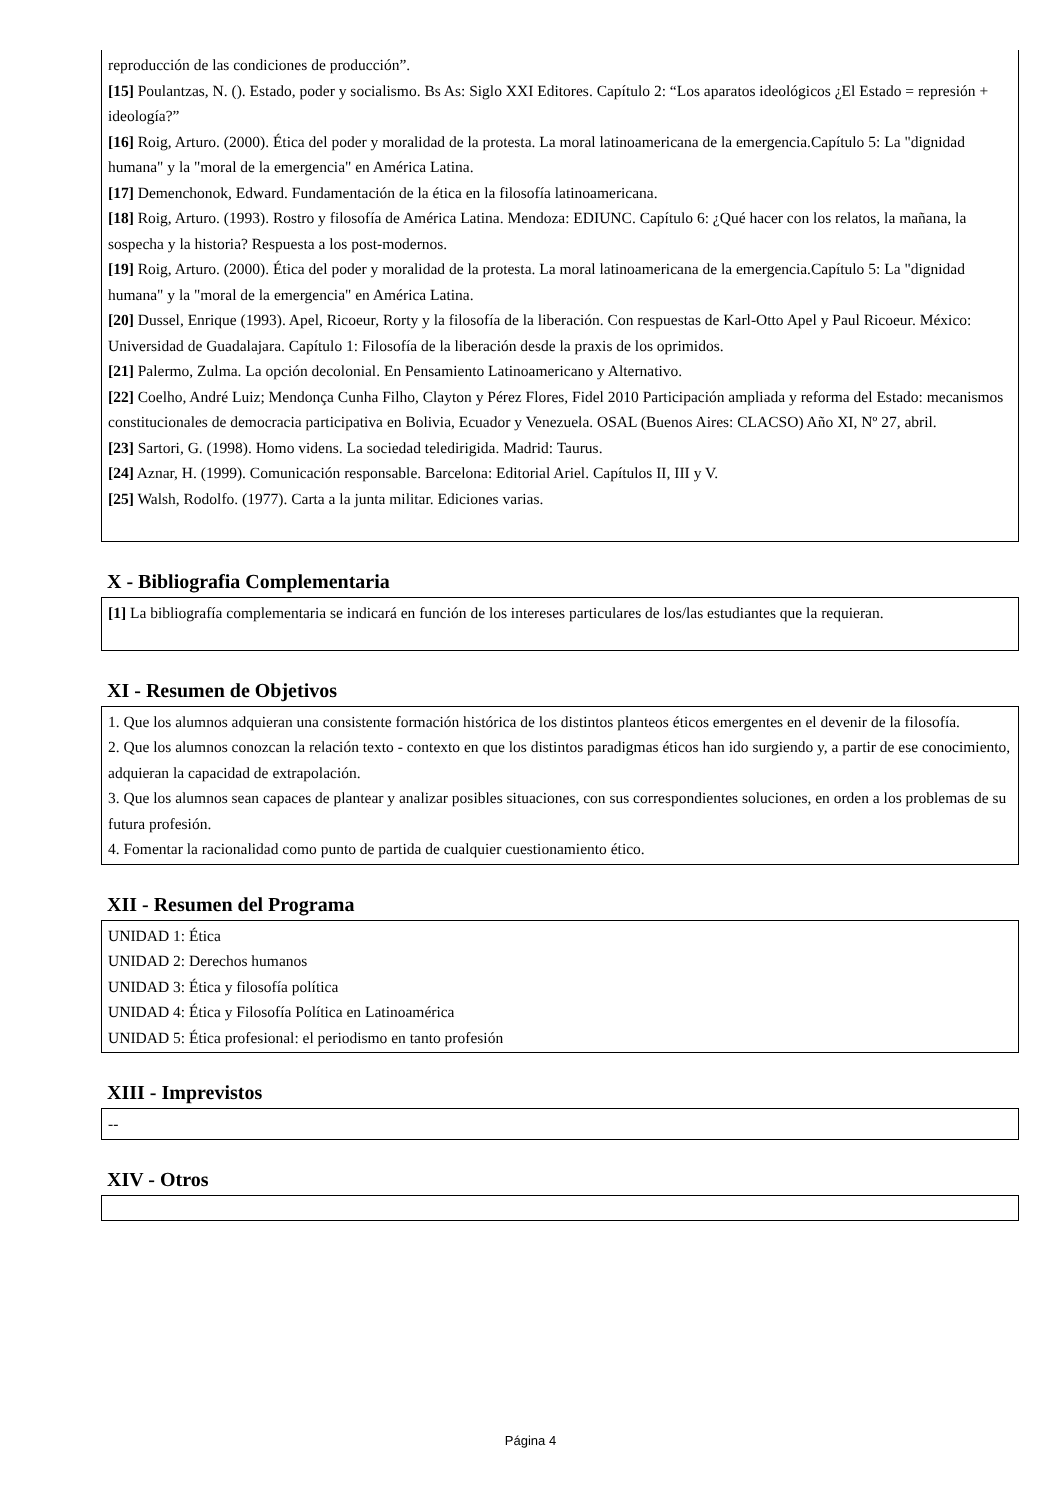reproducción de las condiciones de producción”.
[15] Poulantzas, N. (). Estado, poder y socialismo. Bs As: Siglo XXI Editores. Capítulo 2: “Los aparatos ideológicos ¿El Estado = represión + ideología?”
[16] Roig, Arturo. (2000). Ética del poder y moralidad de la protesta. La moral latinoamericana de la emergencia.Capítulo 5: La "dignidad humana" y la "moral de la emergencia" en América Latina.
[17] Demenchonok, Edward. Fundamentación de la ética en la filosofía latinoamericana.
[18] Roig, Arturo. (1993). Rostro y filosofía de América Latina. Mendoza: EDIUNC. Capítulo 6: ¿Qué hacer con los relatos, la mañana, la sospecha y la historia? Respuesta a los post-modernos.
[19] Roig, Arturo. (2000). Ética del poder y moralidad de la protesta. La moral latinoamericana de la emergencia.Capítulo 5: La "dignidad humana" y la "moral de la emergencia" en América Latina.
[20] Dussel, Enrique (1993). Apel, Ricoeur, Rorty y la filosofía de la liberación. Con respuestas de Karl-Otto Apel y Paul Ricoeur. México: Universidad de Guadalajara. Capítulo 1: Filosofía de la liberación desde la praxis de los oprimidos.
[21] Palermo, Zulma. La opción decolonial. En Pensamiento Latinoamericano y Alternativo.
[22] Coelho, André Luiz; Mendonça Cunha Filho, Clayton y Pérez Flores, Fidel 2010 Participación ampliada y reforma del Estado: mecanismos constitucionales de democracia participativa en Bolivia, Ecuador y Venezuela. OSAL (Buenos Aires: CLACSO) Año XI, Nº 27, abril.
[23] Sartori, G. (1998). Homo videns. La sociedad teledirigida. Madrid: Taurus.
[24] Aznar, H. (1999). Comunicación responsable. Barcelona: Editorial Ariel. Capítulos II, III y V.
[25] Walsh, Rodolfo. (1977). Carta a la junta militar. Ediciones varias.
X - Bibliografia Complementaria
[1] La bibliografía complementaria se indicará en función de los intereses particulares de los/las estudiantes que la requieran.
XI - Resumen de Objetivos
1. Que los alumnos adquieran una consistente formación histórica de los distintos planteos éticos emergentes en el devenir de la filosofía.
2. Que los alumnos conozcan la relación texto - contexto en que los distintos paradigmas éticos han ido surgiendo y, a partir de ese conocimiento, adquieran la capacidad de extrapolación.
3. Que los alumnos sean capaces de plantear y analizar posibles situaciones, con sus correspondientes soluciones, en orden a los problemas de su futura profesión.
4. Fomentar la racionalidad como punto de partida de cualquier cuestionamiento ético.
XII - Resumen del Programa
UNIDAD 1: Ética
UNIDAD 2: Derechos humanos
UNIDAD 3: Ética y filosofía política
UNIDAD 4: Ética y Filosofía Política en Latinoamérica
UNIDAD 5: Ética profesional: el periodismo en tanto profesión
XIII - Imprevistos
--
XIV - Otros
Página 4